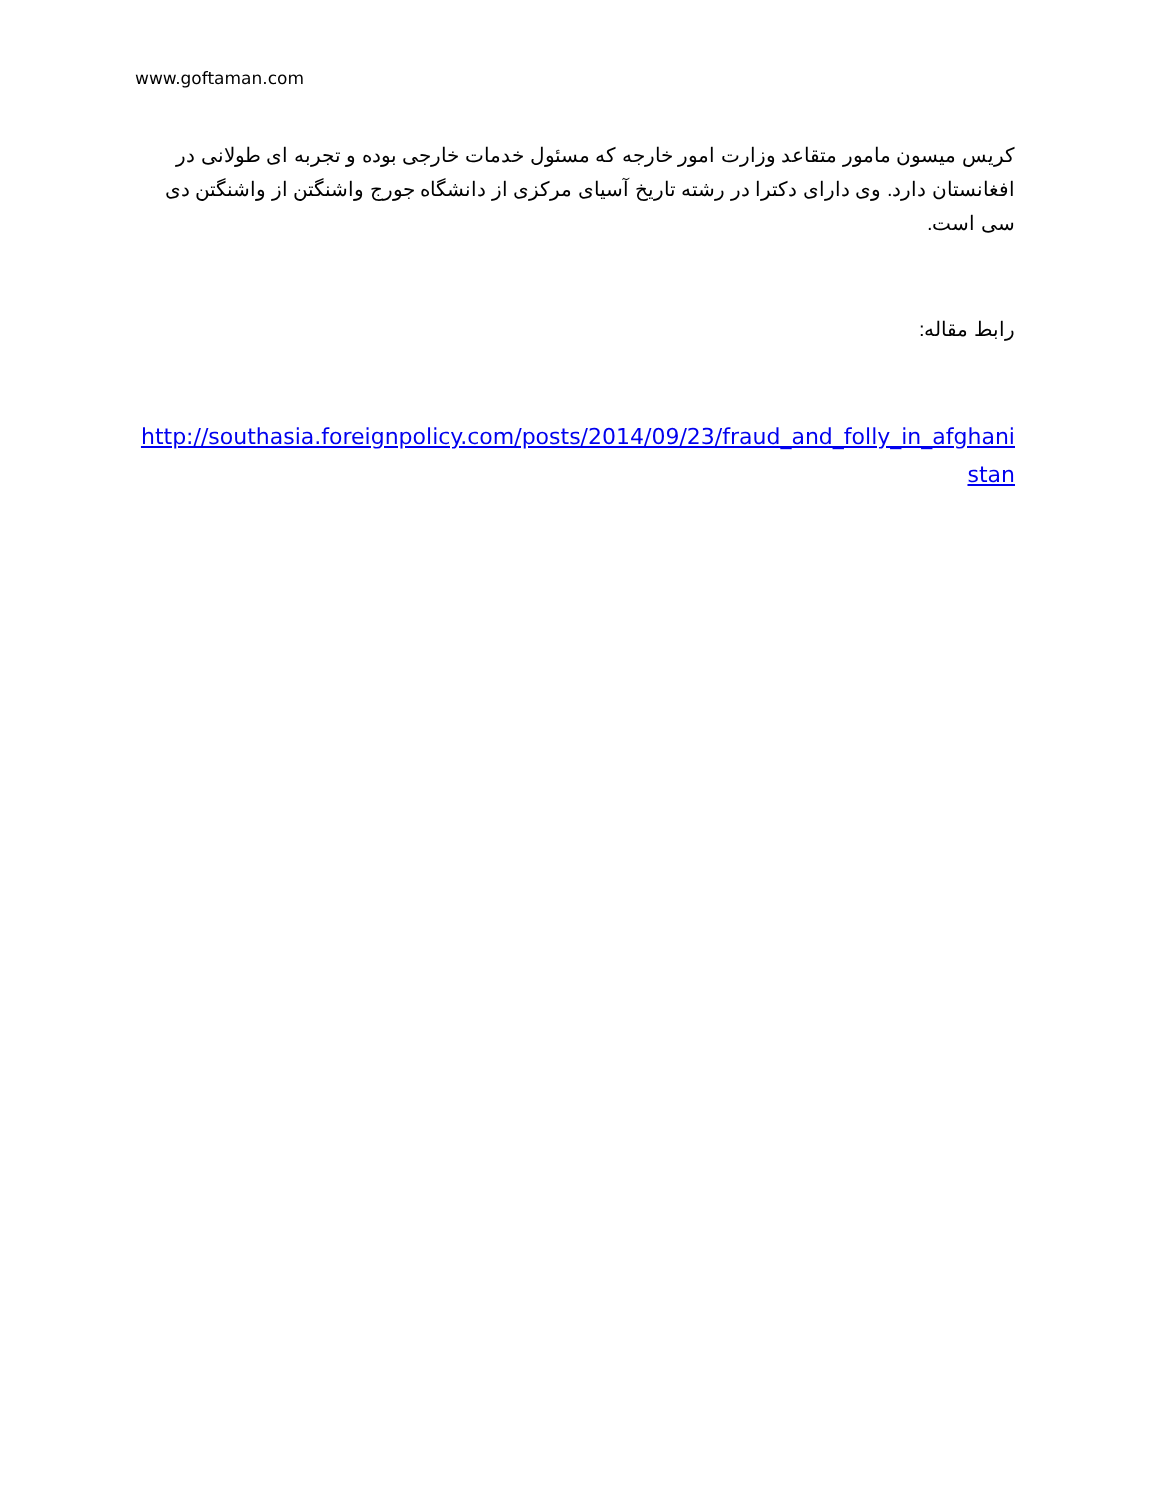www.goftaman.com
کریس میسون مامور متقاعد وزارت امور خارجه که مسئول خدمات خارجی بوده و تجربه ای طولانی در افغانستان دارد. وی دارای دکترا در رشته تاریخ آسیای مرکزی از دانشگاه جورج واشنگتن از واشنگتن دی سی است.
رابط مقاله:
http://southasia.foreignpolicy.com/posts/2014/09/23/fraud_and_folly_in_afghanistan